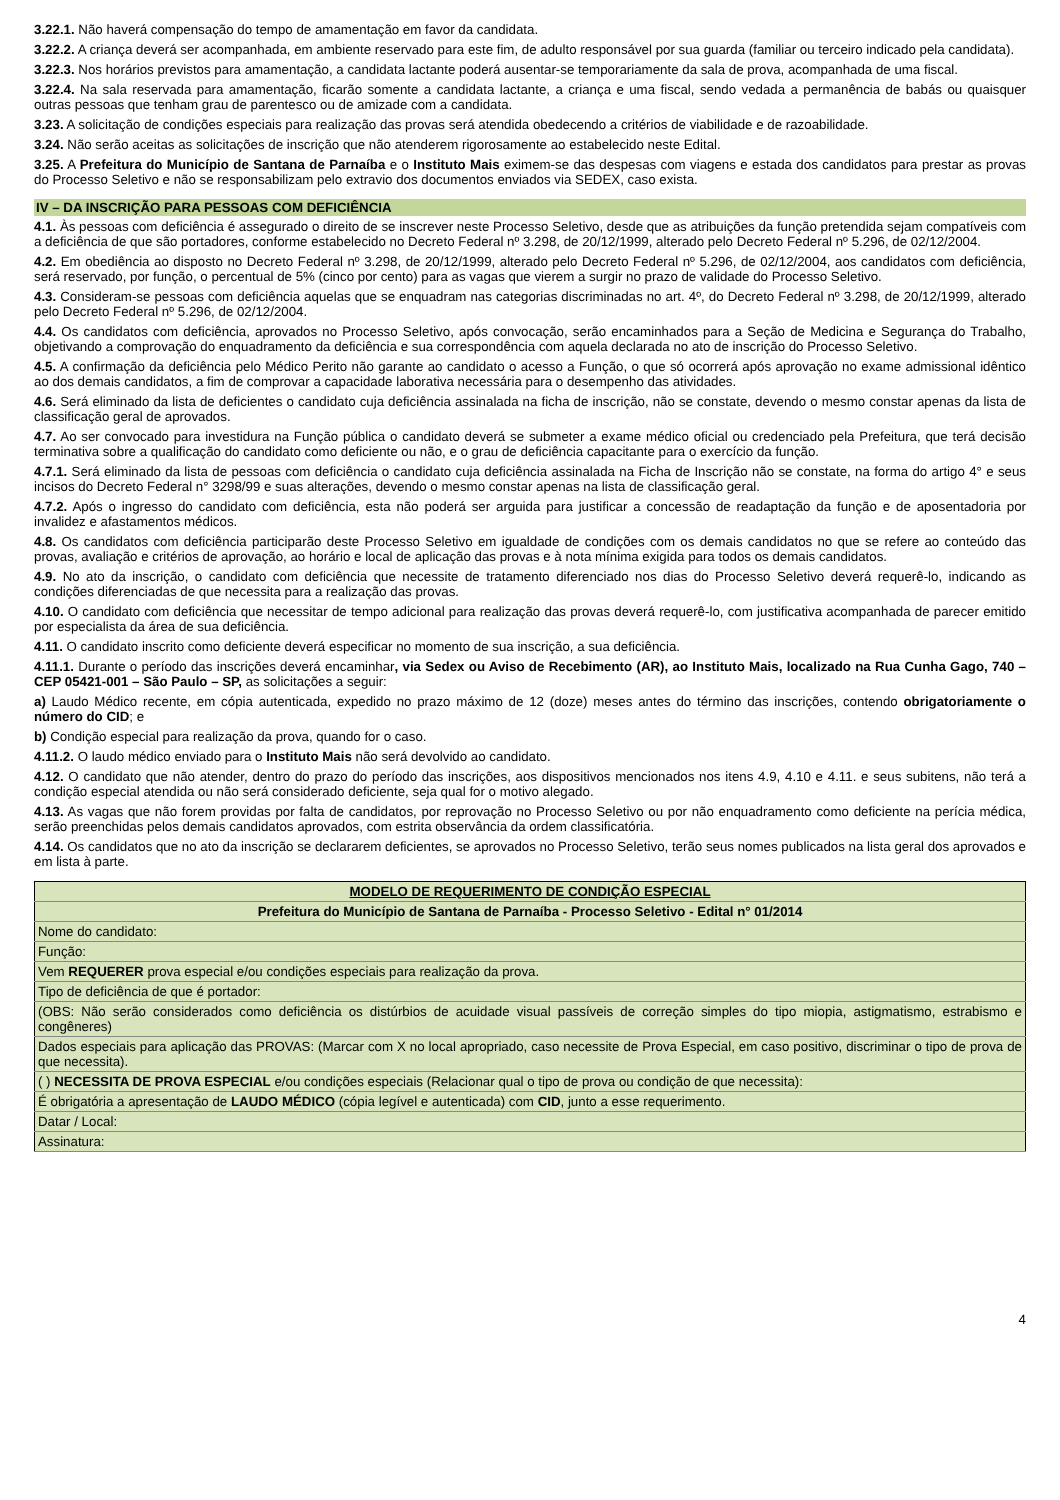3.22.1. Não haverá compensação do tempo de amamentação em favor da candidata.
3.22.2. A criança deverá ser acompanhada, em ambiente reservado para este fim, de adulto responsável por sua guarda (familiar ou terceiro indicado pela candidata).
3.22.3. Nos horários previstos para amamentação, a candidata lactante poderá ausentar-se temporariamente da sala de prova, acompanhada de uma fiscal.
3.22.4. Na sala reservada para amamentação, ficarão somente a candidata lactante, a criança e uma fiscal, sendo vedada a permanência de babás ou quaisquer outras pessoas que tenham grau de parentesco ou de amizade com a candidata.
3.23. A solicitação de condições especiais para realização das provas será atendida obedecendo a critérios de viabilidade e de razoabilidade.
3.24. Não serão aceitas as solicitações de inscrição que não atenderem rigorosamente ao estabelecido neste Edital.
3.25. A Prefeitura do Município de Santana de Parnaíba e o Instituto Mais eximem-se das despesas com viagens e estada dos candidatos para prestar as provas do Processo Seletivo e não se responsabilizam pelo extravio dos documentos enviados via SEDEX, caso exista.
IV – DA INSCRIÇÃO PARA PESSOAS COM DEFICIÊNCIA
4.1. Às pessoas com deficiência é assegurado o direito de se inscrever neste Processo Seletivo, desde que as atribuições da função pretendida sejam compatíveis com a deficiência de que são portadores, conforme estabelecido no Decreto Federal nº 3.298, de 20/12/1999, alterado pelo Decreto Federal nº 5.296, de 02/12/2004.
4.2. Em obediência ao disposto no Decreto Federal nº 3.298, de 20/12/1999, alterado pelo Decreto Federal nº 5.296, de 02/12/2004, aos candidatos com deficiência, será reservado, por função, o percentual de 5% (cinco por cento) para as vagas que vierem a surgir no prazo de validade do Processo Seletivo.
4.3. Consideram-se pessoas com deficiência aquelas que se enquadram nas categorias discriminadas no art. 4º, do Decreto Federal nº 3.298, de 20/12/1999, alterado pelo Decreto Federal nº 5.296, de 02/12/2004.
4.4. Os candidatos com deficiência, aprovados no Processo Seletivo, após convocação, serão encaminhados para a Seção de Medicina e Segurança do Trabalho, objetivando a comprovação do enquadramento da deficiência e sua correspondência com aquela declarada no ato de inscrição do Processo Seletivo.
4.5. A confirmação da deficiência pelo Médico Perito não garante ao candidato o acesso a Função, o que só ocorrerá após aprovação no exame admissional idêntico ao dos demais candidatos, a fim de comprovar a capacidade laborativa necessária para o desempenho das atividades.
4.6. Será eliminado da lista de deficientes o candidato cuja deficiência assinalada na ficha de inscrição, não se constate, devendo o mesmo constar apenas da lista de classificação geral de aprovados.
4.7. Ao ser convocado para investidura na Função pública o candidato deverá se submeter a exame médico oficial ou credenciado pela Prefeitura, que terá decisão terminativa sobre a qualificação do candidato como deficiente ou não, e o grau de deficiência capacitante para o exercício da função.
4.7.1. Será eliminado da lista de pessoas com deficiência o candidato cuja deficiência assinalada na Ficha de Inscrição não se constate, na forma do artigo 4° e seus incisos do Decreto Federal n° 3298/99 e suas alterações, devendo o mesmo constar apenas na lista de classificação geral.
4.7.2. Após o ingresso do candidato com deficiência, esta não poderá ser arguida para justificar a concessão de readaptação da função e de aposentadoria por invalidez e afastamentos médicos.
4.8. Os candidatos com deficiência participarão deste Processo Seletivo em igualdade de condições com os demais candidatos no que se refere ao conteúdo das provas, avaliação e critérios de aprovação, ao horário e local de aplicação das provas e à nota mínima exigida para todos os demais candidatos.
4.9. No ato da inscrição, o candidato com deficiência que necessite de tratamento diferenciado nos dias do Processo Seletivo deverá requerê-lo, indicando as condições diferenciadas de que necessita para a realização das provas.
4.10. O candidato com deficiência que necessitar de tempo adicional para realização das provas deverá requerê-lo, com justificativa acompanhada de parecer emitido por especialista da área de sua deficiência.
4.11. O candidato inscrito como deficiente deverá especificar no momento de sua inscrição, a sua deficiência.
4.11.1. Durante o período das inscrições deverá encaminhar, via Sedex ou Aviso de Recebimento (AR), ao Instituto Mais, localizado na Rua Cunha Gago, 740 – CEP 05421-001 – São Paulo – SP, as solicitações a seguir:
a) Laudo Médico recente, em cópia autenticada, expedido no prazo máximo de 12 (doze) meses antes do término das inscrições, contendo obrigatoriamente o número do CID; e
b) Condição especial para realização da prova, quando for o caso.
4.11.2. O laudo médico enviado para o Instituto Mais não será devolvido ao candidato.
4.12. O candidato que não atender, dentro do prazo do período das inscrições, aos dispositivos mencionados nos itens 4.9, 4.10 e 4.11. e seus subitens, não terá a condição especial atendida ou não será considerado deficiente, seja qual for o motivo alegado.
4.13. As vagas que não forem providas por falta de candidatos, por reprovação no Processo Seletivo ou por não enquadramento como deficiente na perícia médica, serão preenchidas pelos demais candidatos aprovados, com estrita observância da ordem classificatória.
4.14. Os candidatos que no ato da inscrição se declararem deficientes, se aprovados no Processo Seletivo, terão seus nomes publicados na lista geral dos aprovados e em lista à parte.
| MODELO DE REQUERIMENTO DE CONDIÇÃO ESPECIAL |
| Prefeitura do Município de Santana de Parnaíba - Processo Seletivo - Edital n° 01/2014 |
| Nome do candidato: |
| Função: |
| Vem REQUERER prova especial e/ou condições especiais para realização da prova. |
| Tipo de deficiência de que é portador: |
| (OBS: Não serão considerados como deficiência os distúrbios de acuidade visual passíveis de correção simples do tipo miopia, astigmatismo, estrabismo e congêneres) |
| Dados especiais para aplicação das PROVAS: (Marcar com X no local apropriado, caso necessite de Prova Especial, em caso positivo, discriminar o tipo de prova de que necessita). |
| ( ) NECESSITA DE PROVA ESPECIAL e/ou condições especiais (Relacionar qual o tipo de prova ou condição de que necessita): |
| É obrigatória a apresentação de LAUDO MÉDICO (cópia legível e autenticada) com CID , junto a esse requerimento. |
| Datar / Local: |
| Assinatura: |
4